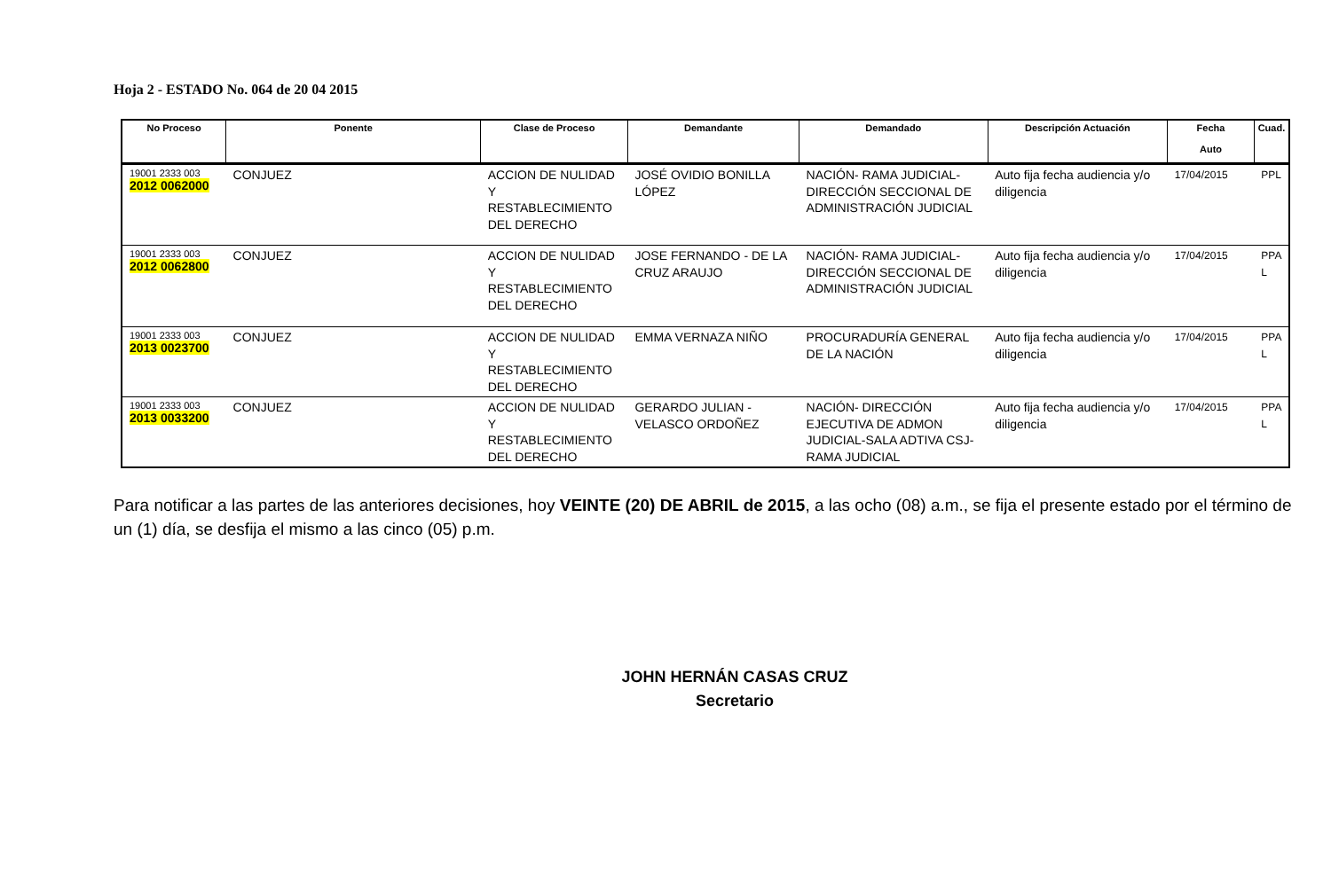Hoja 2 - ESTADO No. 064 de 20 04 2015
| No Proceso | Ponente | Clase de Proceso | Demandante | Demandado | Descripción Actuación | Fecha Auto | Cuad. |
| --- | --- | --- | --- | --- | --- | --- | --- |
| 19001 2333 003 2012 0062000 | CONJUEZ | ACCION DE NULIDAD Y RESTABLECIMIENTO DEL DERECHO | JOSÉ OVIDIO BONILLA LÓPEZ | NACIÓN- RAMA JUDICIAL- DIRECCIÓN SECCIONAL DE ADMINISTRACIÓN JUDICIAL | Auto fija fecha audiencia y/o diligencia | 17/04/2015 | PPL |
| 19001 2333 003 2012 0062800 | CONJUEZ | ACCION DE NULIDAD Y RESTABLECIMIENTO DEL DERECHO | JOSE FERNANDO - DE LA CRUZ ARAUJO | NACIÓN- RAMA JUDICIAL- DIRECCIÓN SECCIONAL DE ADMINISTRACIÓN JUDICIAL | Auto fija fecha audiencia y/o diligencia | 17/04/2015 | PPA L |
| 19001 2333 003 2013 0023700 | CONJUEZ | ACCION DE NULIDAD Y RESTABLECIMIENTO DEL DERECHO | EMMA VERNAZA NIÑO | PROCURADURÍA GENERAL DE LA NACIÓN | Auto fija fecha audiencia y/o diligencia | 17/04/2015 | PPA L |
| 19001 2333 003 2013 0033200 | CONJUEZ | ACCION DE NULIDAD Y RESTABLECIMIENTO DEL DERECHO | GERARDO JULIAN - VELASCO ORDOÑEZ | NACIÓN- DIRECCIÓN EJECUTIVA DE ADMON JUDICIAL-SALA ADTIVA CSJ- RAMA JUDICIAL | Auto fija fecha audiencia y/o diligencia | 17/04/2015 | PPA L |
Para notificar a las partes de las anteriores decisiones, hoy VEINTE (20) DE ABRIL de 2015, a las ocho (08) a.m., se fija el presente estado por el término de un (1) día, se desfija el mismo a las cinco (05) p.m.
JOHN HERNÁN CASAS CRUZ
Secretario